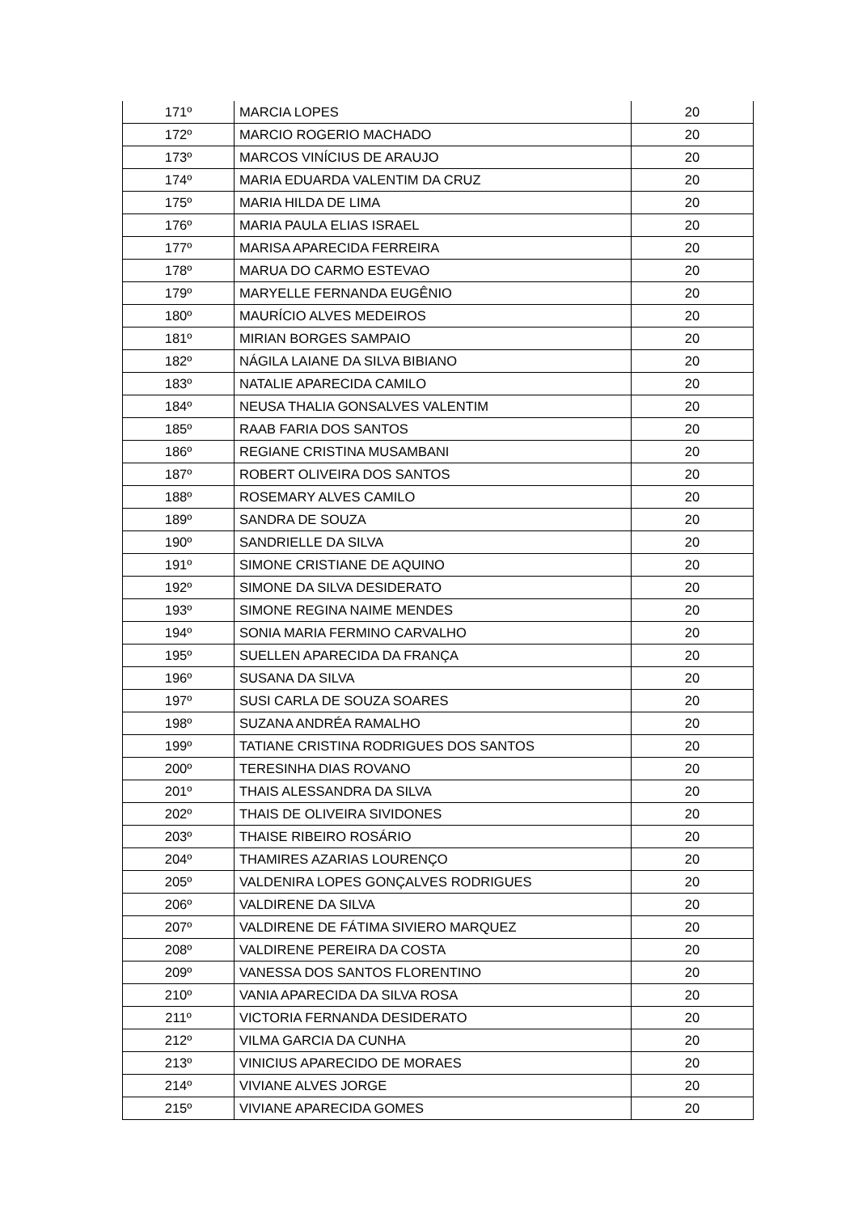| 171º | MARCIA LOPES | 20 |
| 172º | MARCIO ROGERIO MACHADO | 20 |
| 173º | MARCOS VINÍCIUS DE ARAUJO | 20 |
| 174º | MARIA EDUARDA VALENTIM DA CRUZ | 20 |
| 175º | MARIA HILDA DE LIMA | 20 |
| 176º | MARIA PAULA ELIAS ISRAEL | 20 |
| 177º | MARISA APARECIDA FERREIRA | 20 |
| 178º | MARUA DO CARMO ESTEVAO | 20 |
| 179º | MARYELLE FERNANDA EUGÊNIO | 20 |
| 180º | MAURÍCIO ALVES MEDEIROS | 20 |
| 181º | MIRIAN BORGES SAMPAIO | 20 |
| 182º | NÁGILA LAIANE DA SILVA BIBIANO | 20 |
| 183º | NATALIE APARECIDA CAMILO | 20 |
| 184º | NEUSA THALIA GONSALVES VALENTIM | 20 |
| 185º | RAAB FARIA DOS SANTOS | 20 |
| 186º | REGIANE CRISTINA MUSAMBANI | 20 |
| 187º | ROBERT OLIVEIRA DOS SANTOS | 20 |
| 188º | ROSEMARY ALVES CAMILO | 20 |
| 189º | SANDRA DE SOUZA | 20 |
| 190º | SANDRIELLE DA SILVA | 20 |
| 191º | SIMONE CRISTIANE DE AQUINO | 20 |
| 192º | SIMONE DA SILVA DESIDERATO | 20 |
| 193º | SIMONE REGINA NAIME MENDES | 20 |
| 194º | SONIA MARIA FERMINO CARVALHO | 20 |
| 195º | SUELLEN APARECIDA DA FRANÇA | 20 |
| 196º | SUSANA DA SILVA | 20 |
| 197º | SUSI CARLA DE SOUZA SOARES | 20 |
| 198º | SUZANA ANDRÉA RAMALHO | 20 |
| 199º | TATIANE CRISTINA RODRIGUES DOS SANTOS | 20 |
| 200º | TERESINHA DIAS ROVANO | 20 |
| 201º | THAIS ALESSANDRA DA SILVA | 20 |
| 202º | THAIS DE OLIVEIRA SIVIDONES | 20 |
| 203º | THAISE RIBEIRO ROSÁRIO | 20 |
| 204º | THAMIRES AZARIAS LOURENÇO | 20 |
| 205º | VALDENIRA LOPES GONÇALVES RODRIGUES | 20 |
| 206º | VALDIRENE DA SILVA | 20 |
| 207º | VALDIRENE DE FÁTIMA SIVIERO MARQUEZ | 20 |
| 208º | VALDIRENE PEREIRA DA COSTA | 20 |
| 209º | VANESSA DOS SANTOS FLORENTINO | 20 |
| 210º | VANIA APARECIDA DA SILVA ROSA | 20 |
| 211º | VICTORIA FERNANDA DESIDERATO | 20 |
| 212º | VILMA GARCIA DA CUNHA | 20 |
| 213º | VINICIUS APARECIDO DE MORAES | 20 |
| 214º | VIVIANE ALVES JORGE | 20 |
| 215º | VIVIANE APARECIDA GOMES | 20 |